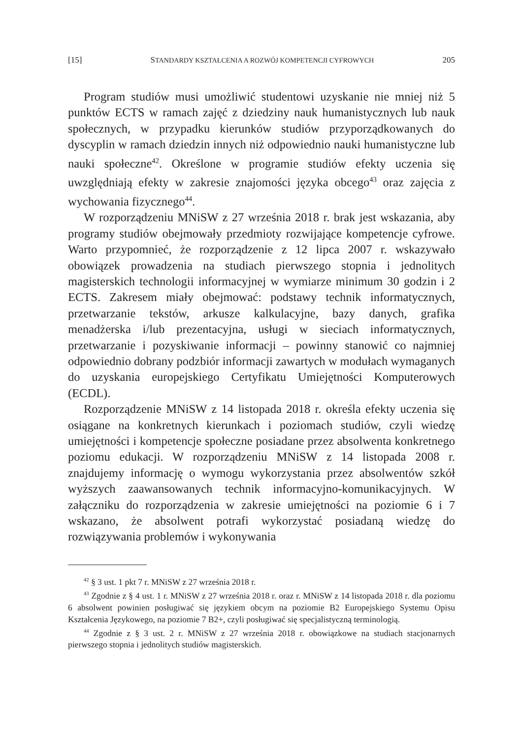[15] STANDARDY KSZTAŁCENIA A ROZWÓJ KOMPETENCJI CYFROWYCH 205
Program studiów musi umożliwić studentowi uzyskanie nie mniej niż 5 punktów ECTS w ramach zajęć z dziedziny nauk humanistycznych lub nauk społecznych, w przypadku kierunków studiów przyporządkowanych do dyscyplin w ramach dziedzin innych niż odpowiednio nauki humanistyczne lub nauki społeczne<sup>42</sup>. Określone w programie studiów efekty uczenia się uwzględniają efekty w zakresie znajomości języka obcego<sup>43</sup> oraz zajęcia z wychowania fizycznego<sup>44</sup>.
W rozporządzeniu MNiSW z 27 września 2018 r. brak jest wskazania, aby programy studiów obejmowały przedmioty rozwijające kompetencje cyfrowe. Warto przypomnieć, że rozporządzenie z 12 lipca 2007 r. wskazywało obowiązek prowadzenia na studiach pierwszego stopnia i jednolitych magisterskich technologii informacyjnej w wymiarze minimum 30 godzin i 2 ECTS. Zakresem miały obejmować: podstawy technik informatycznych, przetwarzanie tekstów, arkusze kalkulacyjne, bazy danych, grafika menadżerska i/lub prezentacyjna, usługi w sieciach informatycznych, przetwarzanie i pozyskiwanie informacji – powinny stanowić co najmniej odpowiednio dobrany podzbiór informacji zawartych w modułach wymaganych do uzyskania europejskiego Certyfikatu Umiejętności Komputerowych (ECDL).
Rozporządzenie MNiSW z 14 listopada 2018 r. określa efekty uczenia się osiągane na konkretnych kierunkach i poziomach studiów, czyli wiedzę umiejętności i kompetencje społeczne posiadane przez absolwenta konkretnego poziomu edukacji. W rozporządzeniu MNiSW z 14 listopada 2008 r. znajdujemy informację o wymogu wykorzystania przez absolwentów szkół wyższych zaawansowanych technik informacyjno-komunikacyjnych. W załączniku do rozporządzenia w zakresie umiejętności na poziomie 6 i 7 wskazano, że absolwent potrafi wykorzystać posiadaną wiedzę do rozwiązywania problemów i wykonywania
<sup>42</sup> § 3 ust. 1 pkt 7 r. MNiSW z 27 września 2018 r.
<sup>43</sup> Zgodnie z § 4 ust. 1 r. MNiSW z 27 września 2018 r. oraz r. MNiSW z 14 listopada 2018 r. dla poziomu 6 absolwent powinien posługiwać się językiem obcym na poziomie B2 Europejskiego Systemu Opisu Kształcenia Językowego, na poziomie 7 B2+, czyli posługiwać się specjalistyczną terminologią.
<sup>44</sup> Zgodnie z § 3 ust. 2 r. MNiSW z 27 września 2018 r. obowiązkowe na studiach stacjonarnych pierwszego stopnia i jednolitych studiów magisterskich.